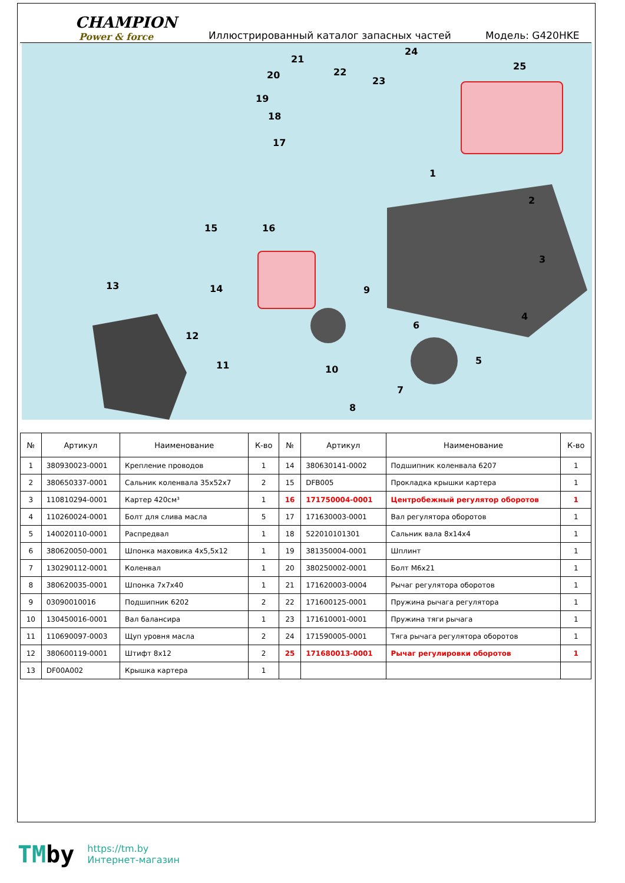CHAMPION
Power & force
Иллюстрированный каталог запасных частей
Модель: G420HKE
1
2
3
4
5
6
7
8
9
10 11
12
13 14
15 16
17
18
19
20
21
22
23
24
25
| № | Артикул | Наименование | К-во | № | Артикул | Наименование | К-во |
| --- | --- | --- | --- | --- | --- | --- | --- |
| 1 | 380930023-0001 | Крепление проводов | 1 | 14 | 380630141-0002 | Подшипник коленвала 6207 | 1 |
| 2 | 380650337-0001 | Сальник коленвала 35x52x7 | 2 | 15 | DFB005 | Прокладка крышки картера | 1 |
| 3 | 110810294-0001 | Картер 420см³ | 1 | 16 | 171750004-0001 | Центробежный регулятор оборотов | 1 |
| 4 | 110260024-0001 | Болт для слива масла | 5 | 17 | 171630003-0001 | Вал регулятора оборотов | 1 |
| 5 | 140020110-0001 | Распредвал | 1 | 18 | 522010101301 | Сальник вала 8x14x4 | 1 |
| 6 | 380620050-0001 | Шпонка маховика 4x5,5x12 | 1 | 19 | 381350004-0001 | Шплинт | 1 |
| 7 | 130290112-0001 | Коленвал | 1 | 20 | 380250002-0001 | Болт M6x21 | 1 |
| 8 | 380620035-0001 | Шпонка 7x7x40 | 1 | 21 | 171620003-0004 | Рычаг регулятора оборотов | 1 |
| 9 | 03090010016 | Подшипник 6202 | 2 | 22 | 171600125-0001 | Пружина рычага регулятора | 1 |
| 10 | 130450016-0001 | Вал балансира | 1 | 23 | 171610001-0001 | Пружина тяги рычага | 1 |
| 11 | 110690097-0003 | Щуп уровня масла | 2 | 24 | 171590005-0001 | Тяга рычага регулятора оборотов | 1 |
| 12 | 380600119-0001 | Штифт 8x12 | 2 | 25 | 171680013-0001 | Рычаг регулировки оборотов | 1 |
| 13 | DF00A002 | Крышка картера | 1 | | | | |
TMby
https://tm.by
Интернет-магазин